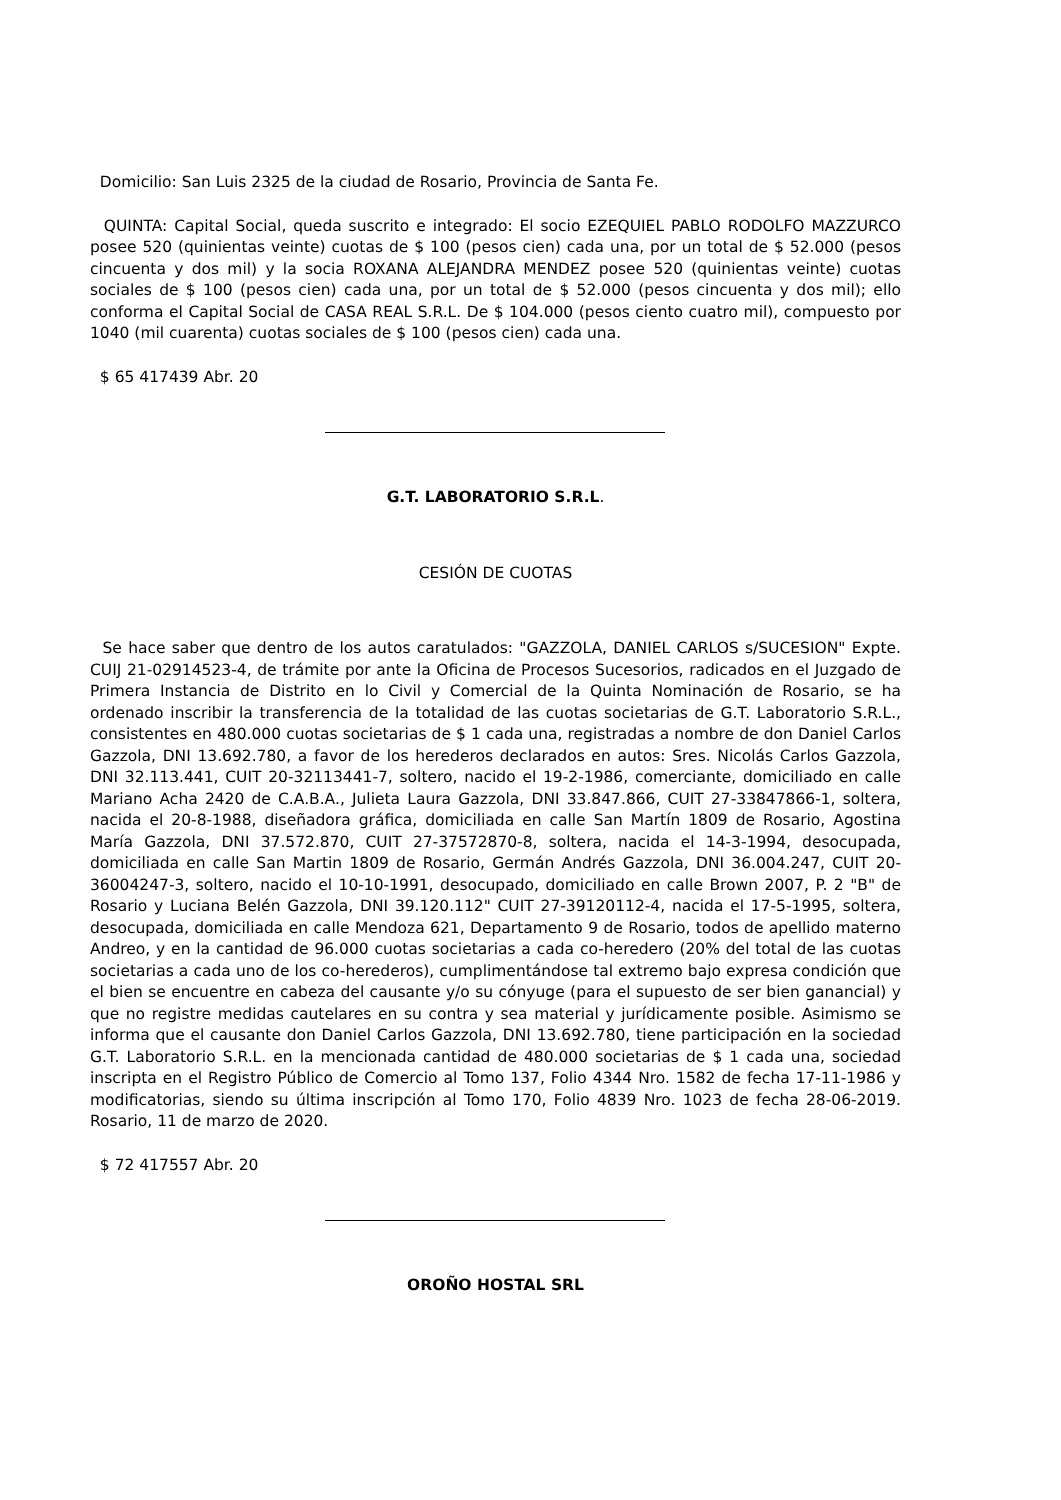Domicilio: San Luis 2325 de la ciudad de Rosario, Provincia de Santa Fe.
QUINTA: Capital Social, queda suscrito e integrado: El socio EZEQUIEL PABLO RODOLFO MAZZURCO posee 520 (quinientas veinte) cuotas de $ 100 (pesos cien) cada una, por un total de $ 52.000 (pesos cincuenta y dos mil) y la socia ROXANA ALEJANDRA MENDEZ posee 520 (quinientas veinte) cuotas sociales de $ 100 (pesos cien) cada una, por un total de $ 52.000 (pesos cincuenta y dos mil); ello conforma el Capital Social de CASA REAL S.R.L. De $ 104.000 (pesos ciento cuatro mil), compuesto por 1040 (mil cuarenta) cuotas sociales de $ 100 (pesos cien) cada una.
$ 65 417439 Abr. 20
G.T. LABORATORIO S.R.L.
CESIÓN DE CUOTAS
Se hace saber que dentro de los autos caratulados: "GAZZOLA, DANIEL CARLOS s/SUCESION" Expte. CUIJ 21-02914523-4, de trámite por ante la Oficina de Procesos Sucesorios, radicados en el Juzgado de Primera Instancia de Distrito en lo Civil y Comercial de la Quinta Nominación de Rosario, se ha ordenado inscribir la transferencia de la totalidad de las cuotas societarias de G.T. Laboratorio S.R.L., consistentes en 480.000 cuotas societarias de $ 1 cada una, registradas a nombre de don Daniel Carlos Gazzola, DNI 13.692.780, a favor de los herederos declarados en autos: Sres. Nicolás Carlos Gazzola, DNI 32.113.441, CUIT 20-32113441-7, soltero, nacido el 19-2-1986, comerciante, domiciliado en calle Mariano Acha 2420 de C.A.B.A., Julieta Laura Gazzola, DNI 33.847.866, CUIT 27-33847866-1, soltera, nacida el 20-8-1988, diseñadora gráfica, domiciliada en calle San Martín 1809 de Rosario, Agostina María Gazzola, DNI 37.572.870, CUIT 27-37572870-8, soltera, nacida el 14-3-1994, desocupada, domiciliada en calle San Martin 1809 de Rosario, Germán Andrés Gazzola, DNI 36.004.247, CUIT 20-36004247-3, soltero, nacido el 10-10-1991, desocupado, domiciliado en calle Brown 2007, P. 2 "B" de Rosario y Luciana Belén Gazzola, DNI 39.120.112" CUIT 27-39120112-4, nacida el 17-5-1995, soltera, desocupada, domiciliada en calle Mendoza 621, Departamento 9 de Rosario, todos de apellido materno Andreo, y en la cantidad de 96.000 cuotas societarias a cada co-heredero (20% del total de las cuotas societarias a cada uno de los co-herederos), cumplimentándose tal extremo bajo expresa condición que el bien se encuentre en cabeza del causante y/o su cónyuge (para el supuesto de ser bien ganancial) y que no registre medidas cautelares en su contra y sea material y jurídicamente posible. Asimismo se informa que el causante don Daniel Carlos Gazzola, DNI 13.692.780, tiene participación en la sociedad G.T. Laboratorio S.R.L. en la mencionada cantidad de 480.000 societarias de $ 1 cada una, sociedad inscripta en el Registro Público de Comercio al Tomo 137, Folio 4344 Nro. 1582 de fecha 17-11-1986 y modificatorias, siendo su última inscripción al Tomo 170, Folio 4839 Nro. 1023 de fecha 28-06-2019. Rosario, 11 de marzo de 2020.
$ 72 417557 Abr. 20
OROÑO HOSTAL SRL